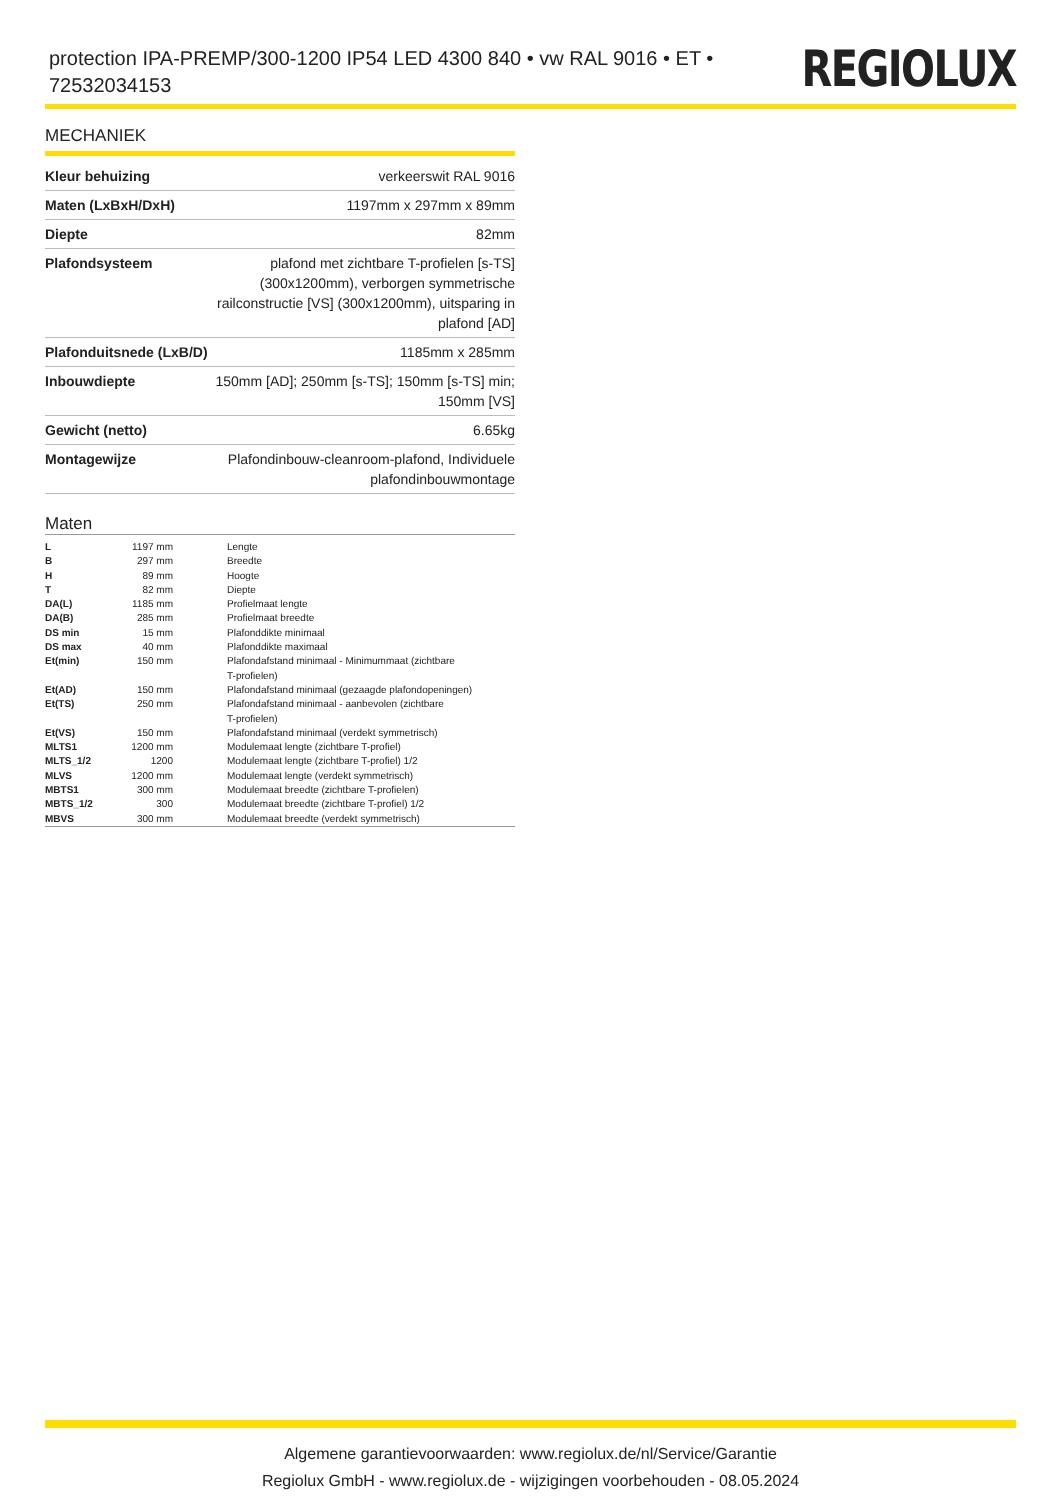protection IPA-PREMP/300-1200 IP54 LED 4300 840 • vw RAL 9016 • ET • 72532034153
REGIOLUX
MECHANIEK
| Kleur behuizing | verkeerswit RAL 9016 |
| Maten (LxBxH/DxH) | 1197mm x 297mm x 89mm |
| Diepte | 82mm |
| Plafondsysteem | plafond met zichtbare T-profielen [s-TS] (300x1200mm), verborgen symmetrische railconstructie [VS] (300x1200mm), uitsparing in plafond [AD] |
| Plafonduitsnede (LxB/D) | 1185mm x 285mm |
| Inbouwdiepte | 150mm [AD]; 250mm [s-TS]; 150mm [s-TS] min; 150mm [VS] |
| Gewicht (netto) | 6.65kg |
| Montagewijze | Plafondinbouw-cleanroom-plafond, Individuele plafondinbouwmontage |
Maten
| L | 1197 mm | Lengte |
| B | 297 mm | Breedte |
| H | 89 mm | Hoogte |
| T | 82 mm | Diepte |
| DA(L) | 1185 mm | Profielmaat lengte |
| DA(B) | 285 mm | Profielmaat breedte |
| DS min | 15 mm | Plafonddikte minimaal |
| DS max | 40 mm | Plafonddikte maximaal |
| Et(min) | 150 mm | Plafondafstand minimaal - Minimummaat (zichtbare T-profielen) |
| Et(AD) | 150 mm | Plafondafstand minimaal (gezaagde plafondopeningen) |
| Et(TS) | 250 mm | Plafondafstand minimaal - aanbevolen (zichtbare T-profielen) |
| Et(VS) | 150 mm | Plafondafstand minimaal (verdekt symmetrisch) |
| MLTS1 | 1200 mm | Modulemaat lengte (zichtbare T-profiel) |
| MLTS_1/2 | 1200 | Modulemaat lengte (zichtbare T-profiel) 1/2 |
| MLVS | 1200 mm | Modulemaat lengte (verdekt symmetrisch) |
| MBTS1 | 300 mm | Modulemaat breedte (zichtbare T-profielen) |
| MBTS_1/2 | 300 | Modulemaat breedte (zichtbare T-profiel) 1/2 |
| MBVS | 300 mm | Modulemaat breedte (verdekt symmetrisch) |
Algemene garantievoorwaarden: www.regiolux.de/nl/Service/Garantie
Regiolux GmbH - www.regiolux.de - wijzigingen voorbehouden - 08.05.2024